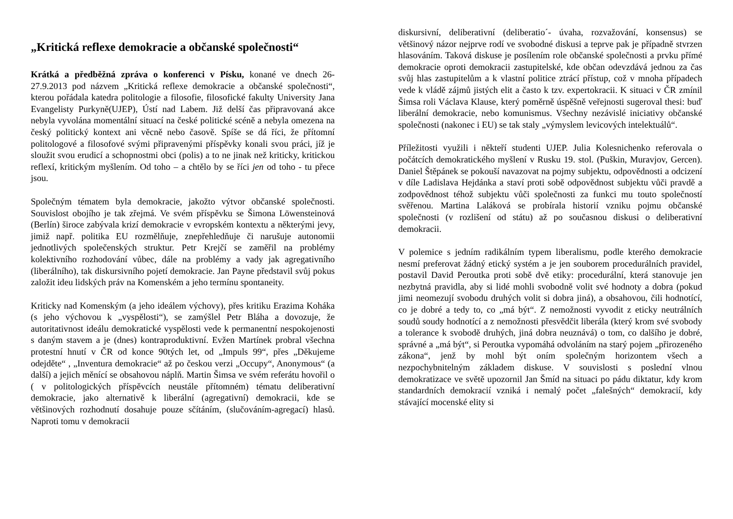„Kritická reflexe demokracie a občanské společnosti“
Krátká a předběžná zpráva o konferenci v Písku, konané ve dnech 26-27.9.2013 pod názvem „Kritická reflexe demokracie a občanské společnosti“, kterou pořádala katedra politologie a filosofie, filosofické fakulty University Jana Evangelisty Purkyně(UJEP), Ústí nad Labem. Již delší čas připravovaná akce nebyla vyvolána momentální situací na české politické scéně a nebyla omezena na český politický kontext ani věcně nebo časově. Spíše se dá říci, že přítomní politologové a filosofové svými připravenými příspěvky konali svou práci, jíž je sloužit svou erudicí a schopnostmi obci (polis) a to ne jinak než kriticky, kritickou reflexí, kritickým myšlením. Od toho – a chtělo by se říci jen od toho - tu přece jsou.
Společným tématem byla demokracie, jakožto výtvor občanské společnosti. Souvislost obojího je tak zřejmá. Ve svém příspěvku se Šimona Löwensteinová (Berlín) široce zabývala krizí demokracie v evropském kontextu a některými jevy, jimiž např. politika EU rozmělňuje, znepřehledňuje či narušuje autonomii jednotlivých společenských struktur. Petr Krejčí se zaměřil na problémy kolektivního rozhodování vůbec, dále na problémy a vady jak agregativního (liberálního), tak diskursivního pojetí demokracie. Jan Payne představil svůj pokus založit ideu lidských práv na Komenském a jeho termínu spontaneity.
Kriticky nad Komenským (a jeho ideálem výchovy), přes kritiku Erazima Koháka (s jeho výchovou k „vyspělosti“), se zamýšlel Petr Bláha a dovozuje, že autoritativnost ideálu demokratické vyspělosti vede k permanentní nespokojenosti s daným stavem a je (dnes) kontraproduktivní. Evžen Martínek probral všechna protestní hnutí v ČR od konce 90tých let, od „Impuls 99“, přes „Děkujeme odejděte“ , „Inventura demokracie“ až po českou verzi „Occupy“, Anonymous“ (a další) a jejich měnící se obsahovou náplň. Martin Šimsa ve svém referátu hovořil o ( v politologických příspěvcích neustále přítomném) tématu deliberativní demokracie, jako alternativě k liberální (agregativní) demokracii, kde se většinových rozhodnutí dosahuje pouze sčítáním, (slučováním-agregací) hlasů. Naproti tomu v demokracii
diskursivní, deliberativní (deliberatio´- úvaha, rozvažování, konsensus) se většinový názor nejprve rodí ve svobodné diskusi a teprve pak je případně stvrzen hlasováním. Taková diskuse je posílením role občanské společnosti a prvku přímé demokracie oproti demokracii zastupitelské, kde občan odevzdává jednou za čas svůj hlas zastupitelům a k vlastní politice ztrácí přístup, což v mnoha případech vede k vládě zájmů jistých elit a často k tzv. expertokracii. K situaci v ČR zmínil Šimsa roli Václava Klause, který poměrně úspěšně veřejnosti sugeroval thesi: buď liberální demokracie, nebo komunismus. Všechny nezávislé iniciativy občanské společnosti (nakonec i EU) se tak staly „výmyslem levicových intelektuálů“.
Příležitosti využili i někteří studenti UJEP. Julia Kolesnichenko referovala o počátcích demokratického myšlení v Rusku 19. stol. (Puškin, Muravjov, Gercen). Daniel Štěpánek se pokouší navazovat na pojmy subjektu, odpovědnosti a odcizení v díle Ladislava Hejdánka a staví proti sobě odpovědnost subjektu vůči pravdě a zodpovědnost téhož subjektu vůči společnosti za funkci mu touto společností svěřenou. Martina Laláková se probírala historií vzniku pojmu občanské společnosti (v rozlišení od státu) až po současnou diskusi o deliberativní demokracii.
V polemice s jedním radikálním typem liberalismu, podle kterého demokracie nesmí preferovat žádný etický systém a je jen souborem procedurálních pravidel, postavil David Peroutka proti sobě dvě etiky: procedurální, která stanovuje jen nezbytná pravidla, aby si lidé mohli svobodně volit své hodnoty a dobra (pokud jimi neomezují svobodu druhých volit si dobra jiná), a obsahovou, čili hodnotící, co je dobré a tedy to, co „má být“. Z nemožnosti vyvodit z eticky neutrálních soudů soudy hodnotící a z nemožnosti přesvědčit liberála (který krom své svobody a tolerance k svobodě druhých, jiná dobra neuznává) o tom, co dalšího je dobré, správné a „má být“, si Peroutka vypomáhá odvoláním na starý pojem „přirozeného zákona“, jenž by mohl být oním společným horizontem všech a nezpochybnitelným základem diskuse. V souvislosti s poslední vlnou demokratizace ve světě upozornil Jan Šmíd na situaci po pádu diktatur, kdy krom standardních demokracií vzniká i nemalý počet „falešných“ demokracií, kdy stávající mocenské elity si